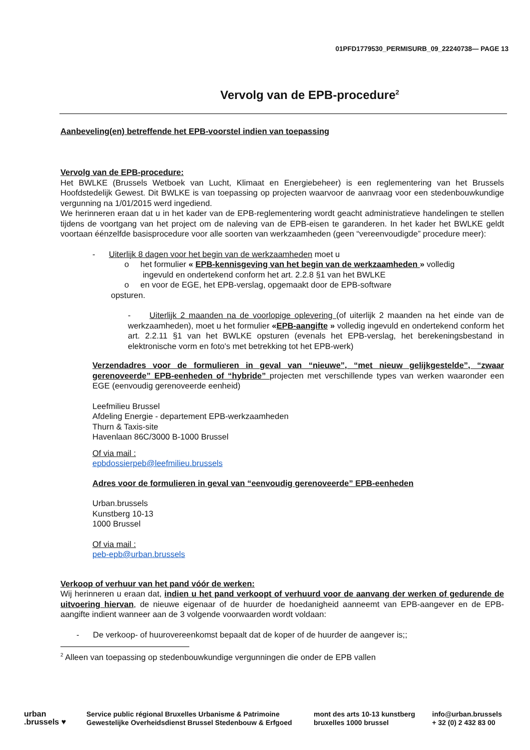01PFD1779530_PERMISURB_09_22240738— PAGE 13
Vervolg van de EPB-procedure<sup>2</sup>
Aanbeveling(en) betreffende het EPB-voorstel indien van toepassing
Vervolg van de EPB-procedure:
Het BWLKE (Brussels Wetboek van Lucht, Klimaat en Energiebeheer) is een reglementering van het Brussels Hoofdstedelijk Gewest. Dit BWLKE is van toepassing op projecten waarvoor de aanvraag voor een stedenbouwkundige vergunning na 1/01/2015 werd ingediend.
We herinneren eraan dat u in het kader van de EPB-reglementering wordt geacht administratieve handelingen te stellen tijdens de voortgang van het project om de naleving van de EPB-eisen te garanderen. In het kader het BWLKE geldt voortaan éénzelfde basisprocedure voor alle soorten van werkzaamheden (geen “vereenvoudigde” procedure meer):
- Uiterlijk 8 dagen voor het begin van de werkzaamheden moet u
o het formulier « EPB-kennisgeving van het begin van de werkzaamheden » volledig
ingevuld en ondertekend conform het art. 2.2.8 §1 van het BWLKE
o en voor de EGE, het EPB-verslag, opgemaakt door de EPB-software
opsturen.
- Uiterlijk 2 maanden na de voorlopige oplevering (of uiterlijk 2 maanden na het einde van de werkzaamheden), moet u het formulier «EPB-aangifte » volledig ingevuld en ondertekend conform het art. 2.2.11 §1 van het BWLKE opsturen (evenals het EPB-verslag, het berekeningsbestand in elektronische vorm en foto's met betrekking tot het EPB-werk)
Verzendadres voor de formulieren in geval van “nieuwe”, “met nieuw gelijkgestelde”, “zwaar gerenoveerde” EPB-eenheden of “hybride” projecten met verschillende types van werken waaronder een EGE (eenvoudig gerenoveerde eenheid)
Leefmilieu Brussel
Afdeling Energie - departement EPB-werkzaamheden
Thurn & Taxis-site
Havenlaan 86C/3000 B-1000 Brussel
Of via mail :
epbdossierpeb@leefmilieu.brussels
Adres voor de formulieren in geval van “eenvoudig gerenoveerde” EPB-eenheden
Urban.brussels
Kunstberg 10-13
1000 Brussel
Of via mail :
peb-epb@urban.brussels
Verkoop of verhuur van het pand vóór de werken:
Wij herinneren u eraan dat, indien u het pand verkoopt of verhuurd voor de aanvang der werken of gedurende de uitvoering hiervan, de nieuwe eigenaar of de huurder de hoedanigheid aanneemt van EPB-aangever en de EPB-aangifte indient wanneer aan de 3 volgende voorwaarden wordt voldaan:
- De verkoop- of huurovereenkomst bepaalt dat de koper of de huurder de aangever is;;
<sup>2</sup> Alleen van toepassing op stedenbouwkundige vergunningen die onder de EPB vallen
urban
.brussels ♥
Service public régional Bruxelles Urbanisme & Patrimoine
Gewestelijke Overheidsdienst Brussel Stedenbouw & Erfgoed
mont des arts 10-13 kunstberg
bruxelles 1000 brussel
info@urban.brussels
+ 32 (0) 2 432 83 00